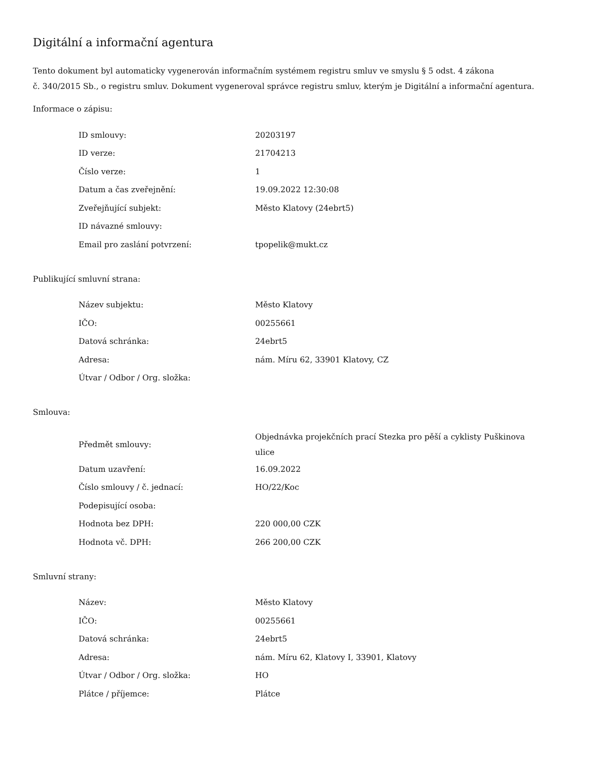Digitální a informační agentura
Tento dokument byl automaticky vygenerován informačním systémem registru smluv ve smyslu § 5 odst. 4 zákona
č. 340/2015 Sb., o registru smluv. Dokument vygeneroval správce registru smluv, kterým je Digitální a informační agentura.
Informace o zápisu:
| ID smlouvy: | 20203197 |
| ID verze: | 21704213 |
| Číslo verze: | 1 |
| Datum a čas zveřejnění: | 19.09.2022 12:30:08 |
| Zveřejňující subjekt: | Město Klatovy (24ebrt5) |
| ID návazné smlouvy: | |
| Email pro zaslání potvrzení: | tpopelik@mukt.cz |
Publikující smluvní strana:
| Název subjektu: | Město Klatovy |
| IČO: | 00255661 |
| Datová schránka: | 24ebrt5 |
| Adresa: | nám. Míru 62, 33901 Klatovy, CZ |
| Útvar / Odbor / Org. složka: | |
Smlouva:
| Předmět smlouvy: | Objednávka projekčních prací Stezka pro pěší a cyklisty Puškinova ulice |
| Datum uzavření: | 16.09.2022 |
| Číslo smlouvy / č. jednací: | HO/22/Koc |
| Podepisující osoba: | |
| Hodnota bez DPH: | 220 000,00 CZK |
| Hodnota vč. DPH: | 266 200,00 CZK |
Smluvní strany:
| Název: | Město Klatovy |
| IČO: | 00255661 |
| Datová schránka: | 24ebrt5 |
| Adresa: | nám. Míru 62, Klatovy I, 33901, Klatovy |
| Útvar / Odbor / Org. složka: | HO |
| Plátce / příjemce: | Plátce |